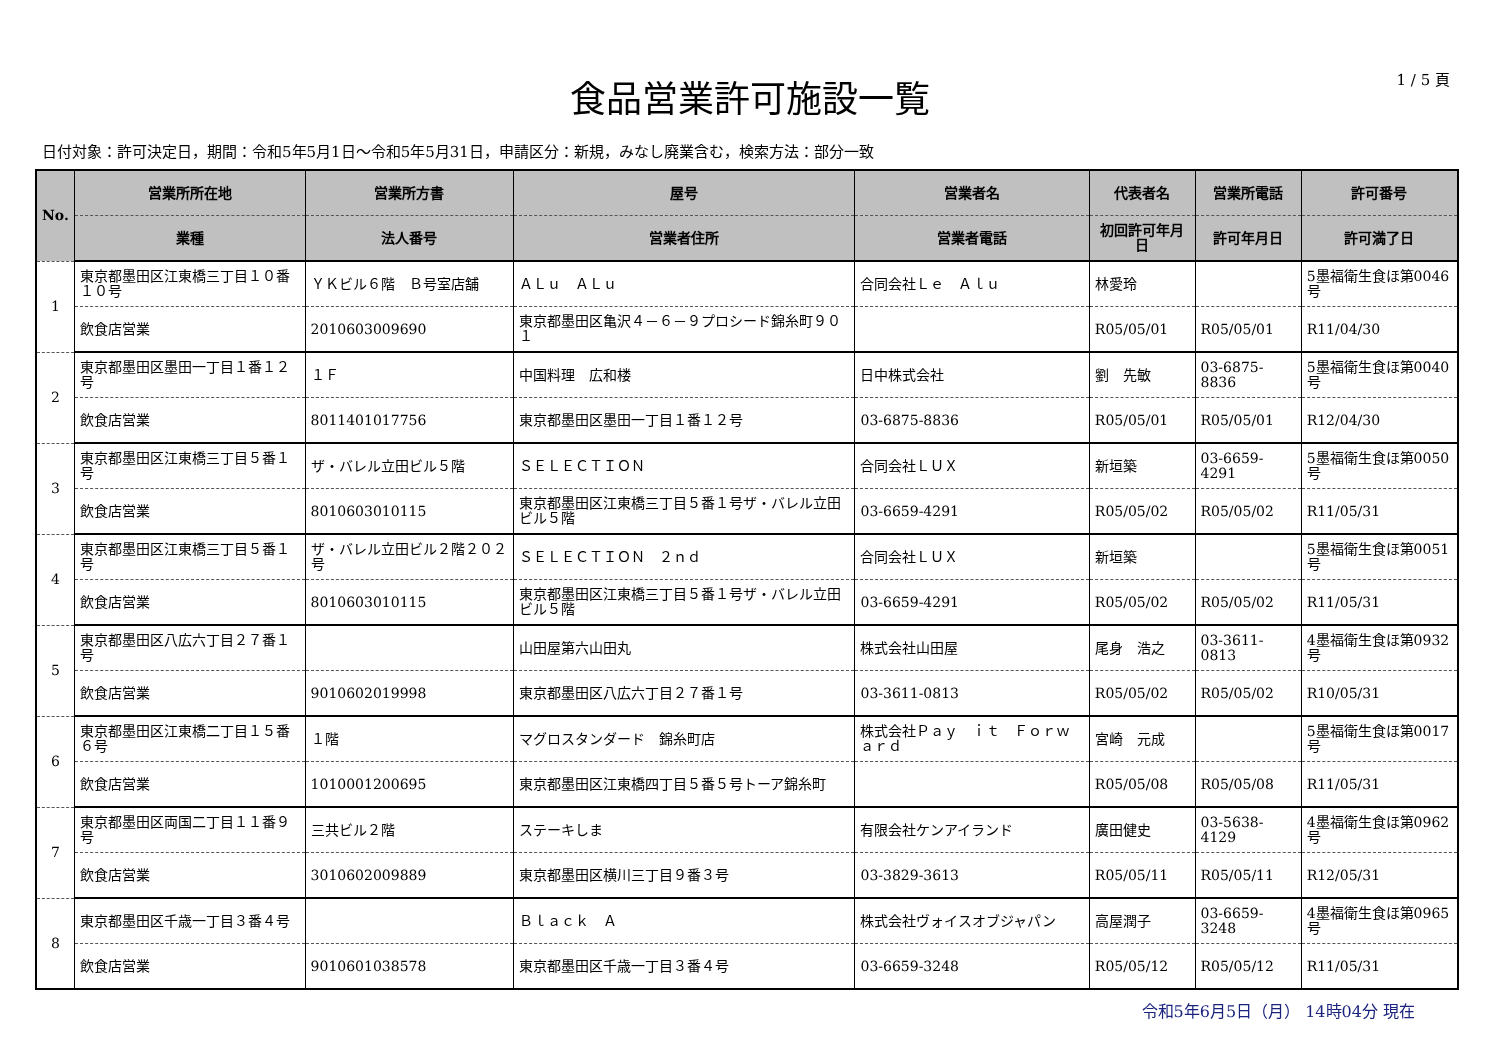1 / 5 頁
食品営業許可施設一覧
日付対象：許可決定日，期間：令和5年5月1日～令和5年5月31日，申請区分：新規，みなし廃業含む，検索方法：部分一致
| No. | 営業所所在地 | 営業所方書 | 屋号 | 営業者名 | 代表者名 | 営業所電話 | 許可番号 |
| --- | --- | --- | --- | --- | --- | --- | --- |
| | 業種 | 法人番号 | 営業者住所 | 営業者電話 | 初回許可年月日 | 許可年月日 | 許可満了日 |
| 1 | 東京都墨田区江東橋三丁目１０番１０号 | ＹＫビル６階 Ｂ号室店舗 | ＡＬｕ ＡＬｕ | 合同会社Ｌｅ Ａｌｕ | 林愛玲 | | 5墨福衛生食ほ第0046号 |
| | 飲食店営業 | 2010603009690 | 東京都墨田区亀沢４－６－９プロシード錦糸町９０１ | | R05/05/01 | R05/05/01 | R11/04/30 |
| 2 | 東京都墨田区墨田一丁目１番１２号 | １Ｆ | 中国料理 広和楼 | 日中株式会社 | 劉 先敏 | 03-6875-8836 | 5墨福衛生食ほ第0040号 |
| | 飲食店営業 | 8011401017756 | 東京都墨田区墨田一丁目１番１２号 | 03-6875-8836 | R05/05/01 | R05/05/01 | R12/04/30 |
| 3 | 東京都墨田区江東橋三丁目５番１号 | ザ・バレル立田ビル５階 | ＳＥＬＥＣＴＩＯＮ | 合同会社ＬＵＸ | 新垣築 | 03-6659-4291 | 5墨福衛生食ほ第0050号 |
| | 飲食店営業 | 8010603010115 | 東京都墨田区江東橋三丁目５番１号ザ・バレル立田ビル５階 | 03-6659-4291 | R05/05/02 | R05/05/02 | R11/05/31 |
| 4 | 東京都墨田区江東橋三丁目５番１号 | ザ・バレル立田ビル２階２０２号 | ＳＥＬＥＣＴＩＯＮ ２ｎｄ | 合同会社ＬＵＸ | 新垣築 | | 5墨福衛生食ほ第0051号 |
| | 飲食店営業 | 8010603010115 | 東京都墨田区江東橋三丁目５番１号ザ・バレル立田ビル５階 | 03-6659-4291 | R05/05/02 | R05/05/02 | R11/05/31 |
| 5 | 東京都墨田区八広六丁目２７番１号 | | 山田屋第六山田丸 | 株式会社山田屋 | 尾身 浩之 | 03-3611-0813 | 4墨福衛生食ほ第0932号 |
| | 飲食店営業 | 9010602019998 | 東京都墨田区八広六丁目２７番１号 | 03-3611-0813 | R05/05/02 | R05/05/02 | R10/05/31 |
| 6 | 東京都墨田区江東橋二丁目１５番６号 | １階 | マグロスタンダード 錦糸町店 | 株式会社Ｐａｙ ｉｔ Ｆｏｒｗａｒｄ | 宮崎 元成 | | 5墨福衛生食ほ第0017号 |
| | 飲食店営業 | 1010001200695 | 東京都墨田区江東橋四丁目５番５号トーア錦糸町 | | R05/05/08 | R05/05/08 | R11/05/31 |
| 7 | 東京都墨田区両国二丁目１１番９号 | 三共ビル２階 | ステーキしま | 有限会社ケンアイランド | 廣田健史 | 03-5638-4129 | 4墨福衛生食ほ第0962号 |
| | 飲食店営業 | 3010602009889 | 東京都墨田区横川三丁目９番３号 | 03-3829-3613 | R05/05/11 | R05/05/11 | R12/05/31 |
| 8 | 東京都墨田区千歳一丁目３番４号 | | Ｂｌａｃｋ Ａ | 株式会社ヴォイスオブジャパン | 高屋潤子 | 03-6659-3248 | 4墨福衛生食ほ第0965号 |
| | 飲食店営業 | 9010601038578 | 東京都墨田区千歳一丁目３番４号 | 03-6659-3248 | R05/05/12 | R05/05/12 | R11/05/31 |
令和5年6月5日（月） 14時04分 現在